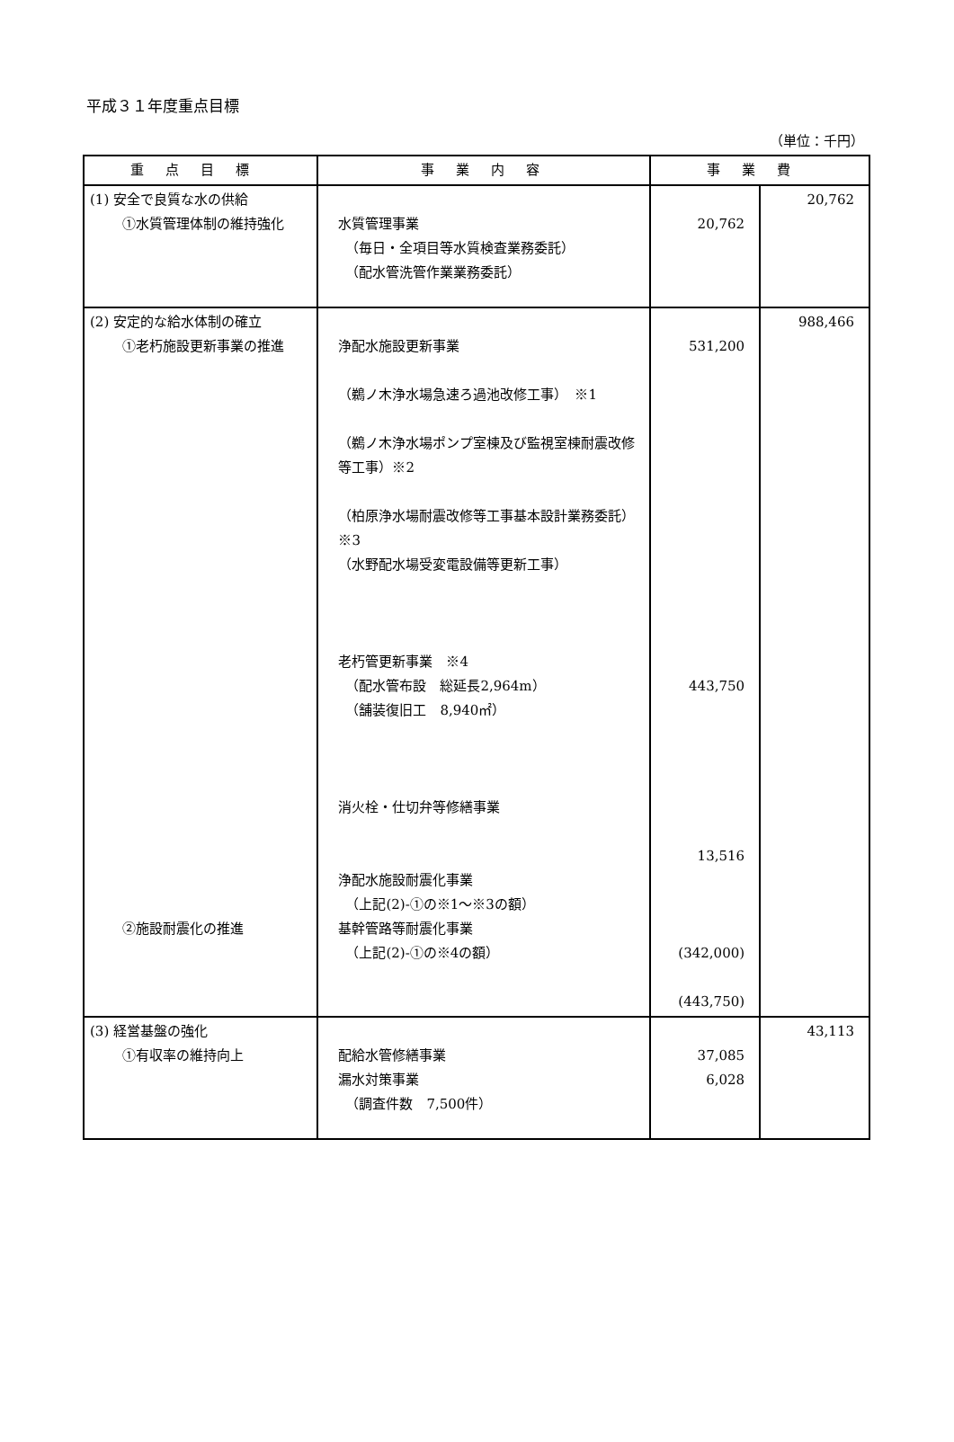平成３１年度重点目標
（単位：千円）
| 重点目標 | 事業内容 | 事業費 | |
| --- | --- | --- | --- |
| (1) 安全で良質な水の供給 ①水質管理体制の維持強化 | 水質管理事業 （毎日・全項目等水質検査業務委託） （配水管洗管作業業務委託） | 20,762 | 20,762 |
| (2) 安定的な給水体制の確立 ①老朽施設更新事業の推進 ②施設耐震化の推進 | 浄配水施設更新事業 （鵜ノ木浄水場急速ろ過池改修工事） ※1 （鵜ノ木浄水場ポンプ室棟及び監視室棟耐震改修等工事）※2 （柏原浄水場耐震改修等工事基本設計業務委託）※3 （水野配水場受変電設備等更新工事） 老朽管更新事業 ※4 （配水管布設 総延長2,964m） （舗装復旧工 8,940㎡） 消火栓・仕切弁等修繕事業 浄配水施設耐震化事業 （上記(2)-①の※1～※3の額） 基幹管路等耐震化事業 （上記(2)-①の※4の額） | 531,200 443,750 13,516 (342,000) (443,750) | 988,466 |
| (3) 経営基盤の強化 ①有収率の維持向上 | 配給水管修繕事業 漏水対策事業 （調査件数 7,500件） | 37,085 6,028 | 43,113 |